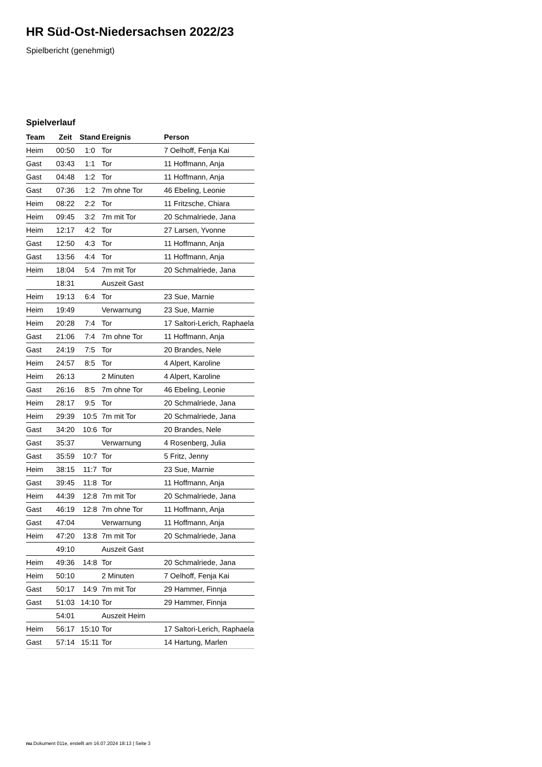HR Süd-Ost-Niedersachsen 2022/23
Spielbericht (genehmigt)
Spielverlauf
| Team | Zeit | Stand | Ereignis | Person |
| --- | --- | --- | --- | --- |
| Heim | 00:50 | 1:0 | Tor | 7 Oelhoff, Fenja Kai |
| Gast | 03:43 | 1:1 | Tor | 11 Hoffmann, Anja |
| Gast | 04:48 | 1:2 | Tor | 11 Hoffmann, Anja |
| Gast | 07:36 | 1:2 | 7m ohne Tor | 46 Ebeling, Leonie |
| Heim | 08:22 | 2:2 | Tor | 11 Fritzsche, Chiara |
| Heim | 09:45 | 3:2 | 7m mit Tor | 20 Schmalriede, Jana |
| Heim | 12:17 | 4:2 | Tor | 27 Larsen, Yvonne |
| Gast | 12:50 | 4:3 | Tor | 11 Hoffmann, Anja |
| Gast | 13:56 | 4:4 | Tor | 11 Hoffmann, Anja |
| Heim | 18:04 | 5:4 | 7m mit Tor | 20 Schmalriede, Jana |
| | 18:31 | | Auszeit Gast | |
| Heim | 19:13 | 6:4 | Tor | 23 Sue, Marnie |
| Heim | 19:49 | | Verwarnung | 23 Sue, Marnie |
| Heim | 20:28 | 7:4 | Tor | 17 Saltori-Lerich, Raphaela |
| Gast | 21:06 | 7:4 | 7m ohne Tor | 11 Hoffmann, Anja |
| Gast | 24:19 | 7:5 | Tor | 20 Brandes, Nele |
| Heim | 24:57 | 8:5 | Tor | 4 Alpert, Karoline |
| Heim | 26:13 | | 2 Minuten | 4 Alpert, Karoline |
| Gast | 26:16 | 8:5 | 7m ohne Tor | 46 Ebeling, Leonie |
| Heim | 28:17 | 9:5 | Tor | 20 Schmalriede, Jana |
| Heim | 29:39 | 10:5 | 7m mit Tor | 20 Schmalriede, Jana |
| Gast | 34:20 | 10:6 | Tor | 20 Brandes, Nele |
| Gast | 35:37 | | Verwarnung | 4 Rosenberg, Julia |
| Gast | 35:59 | 10:7 | Tor | 5 Fritz, Jenny |
| Heim | 38:15 | 11:7 | Tor | 23 Sue, Marnie |
| Gast | 39:45 | 11:8 | Tor | 11 Hoffmann, Anja |
| Heim | 44:39 | 12:8 | 7m mit Tor | 20 Schmalriede, Jana |
| Gast | 46:19 | 12:8 | 7m ohne Tor | 11 Hoffmann, Anja |
| Gast | 47:04 | | Verwarnung | 11 Hoffmann, Anja |
| Heim | 47:20 | 13:8 | 7m mit Tor | 20 Schmalriede, Jana |
| | 49:10 | | Auszeit Gast | |
| Heim | 49:36 | 14:8 | Tor | 20 Schmalriede, Jana |
| Heim | 50:10 | | 2 Minuten | 7 Oelhoff, Fenja Kai |
| Gast | 50:17 | 14:9 | 7m mit Tor | 29 Hammer, Finnja |
| Gast | 51:03 | 14:10 | Tor | 29 Hammer, Finnja |
| | 54:01 | | Auszeit Heim | |
| Heim | 56:17 | 15:10 | Tor | 17 Saltori-Lerich, Raphaela |
| Gast | 57:14 | 15:11 | Tor | 14 Hartung, Marlen |
nu.Dokument 011e, erstellt am 16.07.2024 18:13 | Seite 3